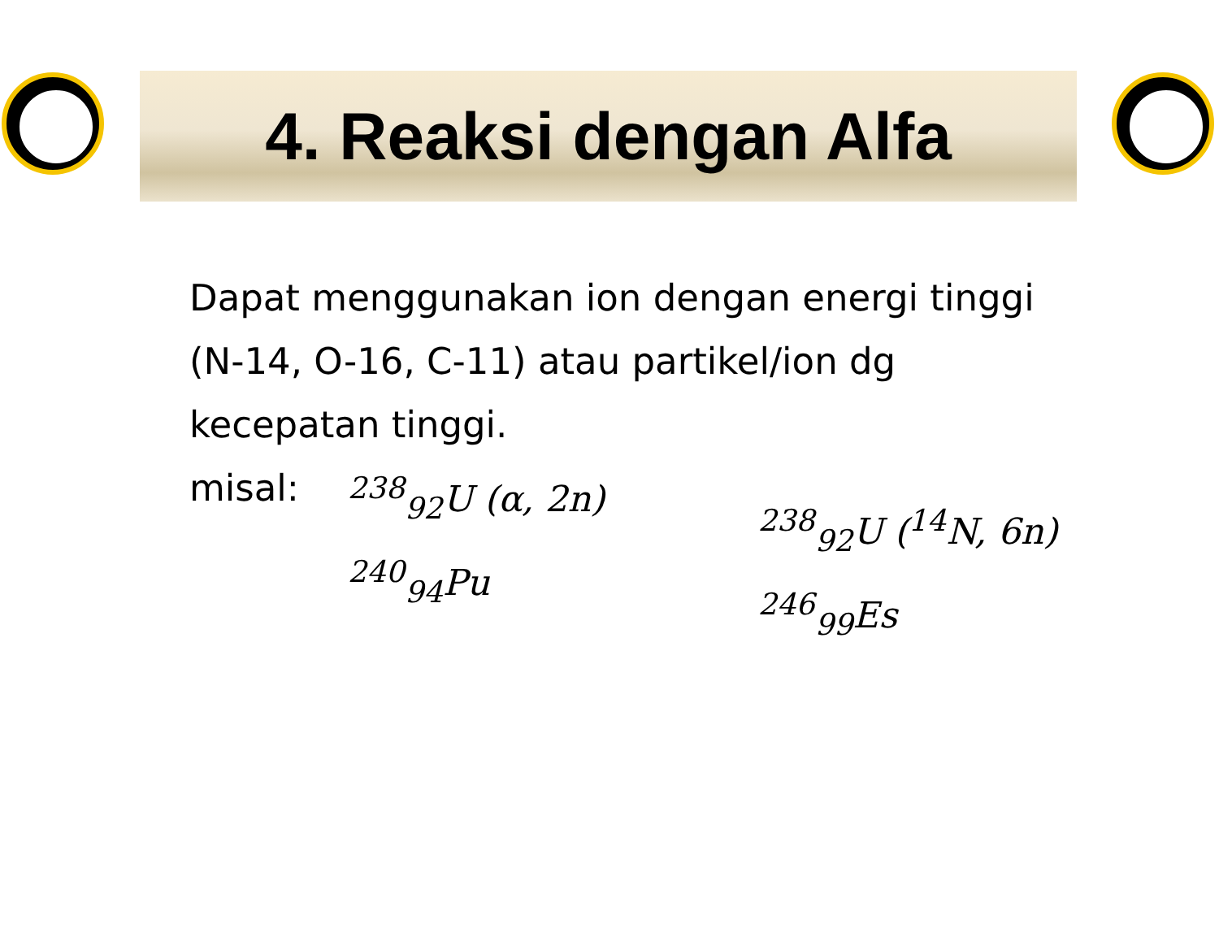4. Reaksi dengan Alfa
Dapat menggunakan ion dengan energi tinggi (N-14, O-16, C-11) atau partikel/ion dg kecepatan tinggi.
misal: <sup>238</sup><sub>92</sub>U (α, 2n) <sup>240</sup><sub>94</sub>Pu <sup>238</sup><sub>92</sub>U (<sup>14</sup>N, 6n) <sup>246</sup><sub>99</sub>Es